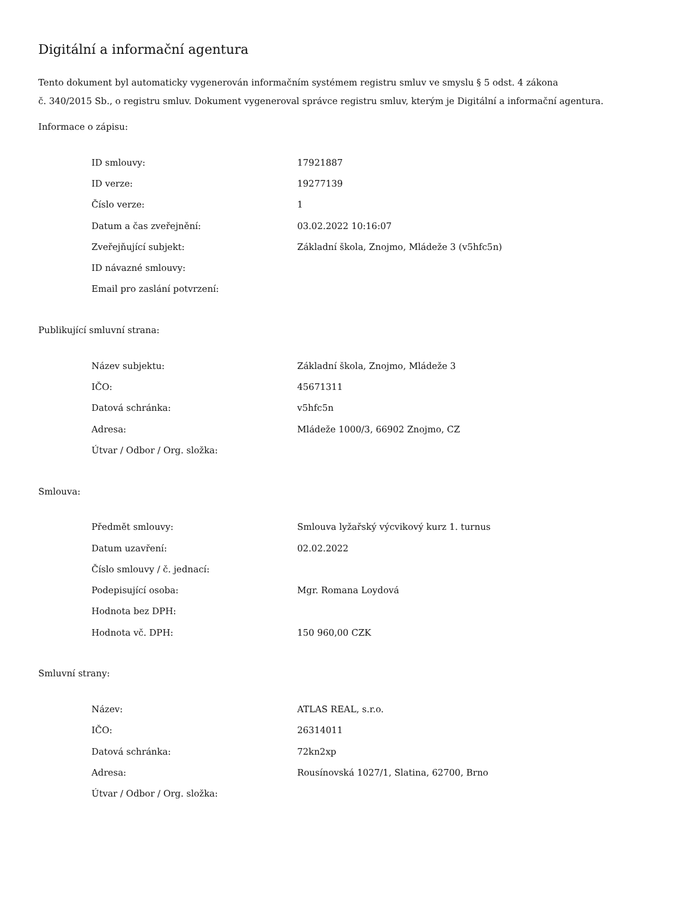Digitální a informační agentura
Tento dokument byl automaticky vygenerován informačním systémem registru smluv ve smyslu § 5 odst. 4 zákona
č. 340/2015 Sb., o registru smluv. Dokument vygeneroval správce registru smluv, kterým je Digitální a informační agentura.
Informace o zápisu:
| ID smlouvy: | 17921887 |
| ID verze: | 19277139 |
| Číslo verze: | 1 |
| Datum a čas zveřejnění: | 03.02.2022 10:16:07 |
| Zveřejňující subjekt: | Základní škola, Znojmo, Mládeže 3 (v5hfc5n) |
| ID návazné smlouvy: | |
| Email pro zaslání potvrzení: | |
Publikující smluvní strana:
| Název subjektu: | Základní škola, Znojmo, Mládeže 3 |
| IČO: | 45671311 |
| Datová schránka: | v5hfc5n |
| Adresa: | Mládeže 1000/3, 66902 Znojmo, CZ |
| Útvar / Odbor / Org. složka: | |
Smlouva:
| Předmět smlouvy: | Smlouva lyžařský výcvikový kurz 1. turnus |
| Datum uzavření: | 02.02.2022 |
| Číslo smlouvy / č. jednací: | |
| Podepisující osoba: | Mgr. Romana Loydová |
| Hodnota bez DPH: | |
| Hodnota vč. DPH: | 150 960,00 CZK |
Smluvní strany:
| Název: | ATLAS REAL, s.r.o. |
| IČO: | 26314011 |
| Datová schránka: | 72kn2xp |
| Adresa: | Rousínovská 1027/1, Slatina, 62700, Brno |
| Útvar / Odbor / Org. složka: | |